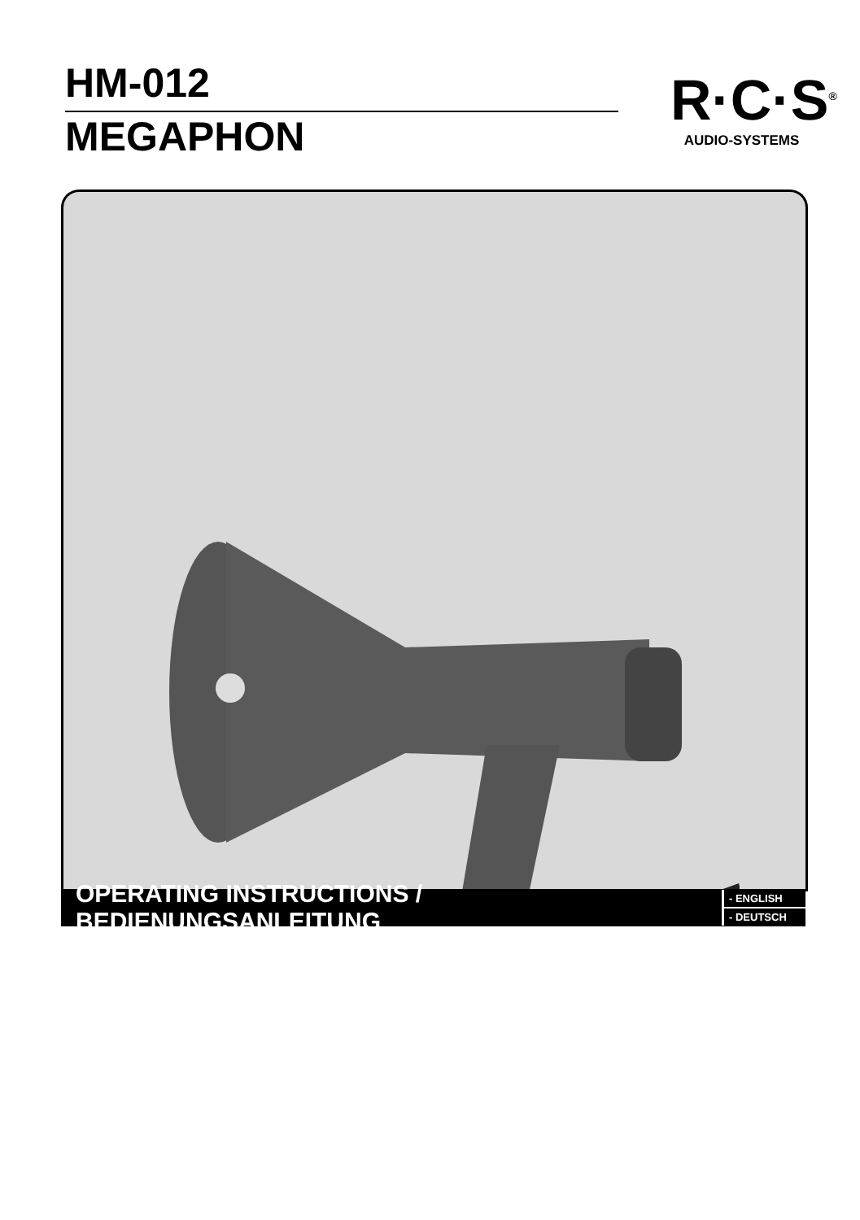HM-012
MEGAPHON
R·C·S<sup>®</sup>
AUDIO-SYSTEMS
OPERATING INSTRUCTIONS / BEDIENUNGSANLEITUNG
- ENGLISH
- DEUTSCH